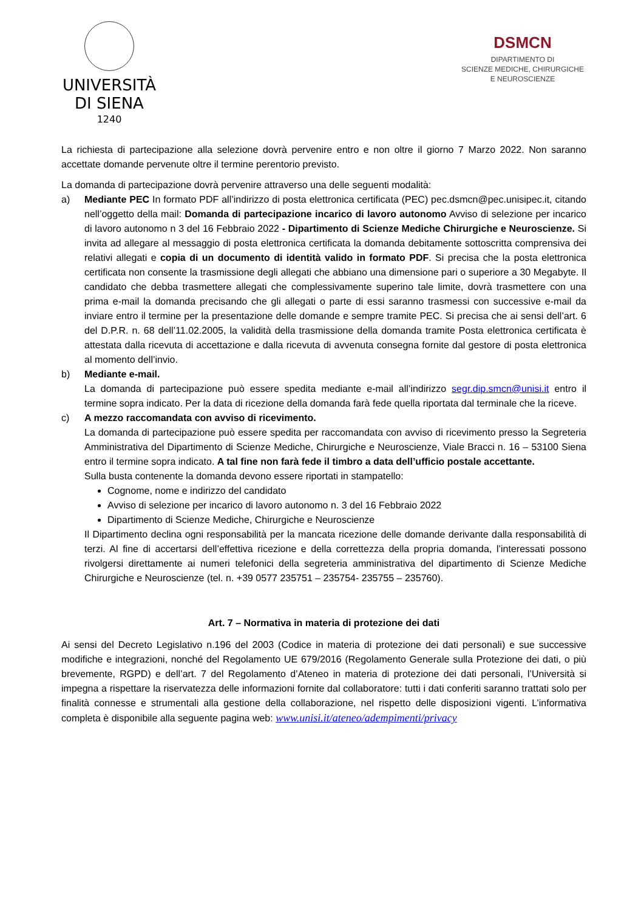UNIVERSITÀ
DI SIENA
1240
DSMCN
DIPARTIMENTO DI
SCIENZE MEDICHE, CHIRURGICHE
E NEUROSCIENZE
La richiesta di partecipazione alla selezione dovrà pervenire entro e non oltre il giorno 7 Marzo 2022. Non saranno accettate domande pervenute oltre il termine perentorio previsto.
La domanda di partecipazione dovrà pervenire attraverso una delle seguenti modalità:
a) Mediante PEC In formato PDF all’indirizzo di posta elettronica certificata (PEC) pec.dsmcn@pec.unisipec.it, citando nell’oggetto della mail: Domanda di partecipazione incarico di lavoro autonomo Avviso di selezione per incarico di lavoro autonomo n 3 del 16 Febbraio 2022 - Dipartimento di Scienze Mediche Chirurgiche e Neuroscienze. Si invita ad allegare al messaggio di posta elettronica certificata la domanda debitamente sottoscritta comprensiva dei relativi allegati e copia di un documento di identità valido in formato PDF. Si precisa che la posta elettronica certificata non consente la trasmissione degli allegati che abbiano una dimensione pari o superiore a 30 Megabyte. Il candidato che debba trasmettere allegati che complessivamente superino tale limite, dovrà trasmettere con una prima e-mail la domanda precisando che gli allegati o parte di essi saranno trasmessi con successive e-mail da inviare entro il termine per la presentazione delle domande e sempre tramite PEC. Si precisa che ai sensi dell’art. 6 del D.P.R. n. 68 dell’11.02.2005, la validità della trasmissione della domanda tramite Posta elettronica certificata è attestata dalla ricevuta di accettazione e dalla ricevuta di avvenuta consegna fornite dal gestore di posta elettronica al momento dell’invio.
b) Mediante e-mail.
La domanda di partecipazione può essere spedita mediante e-mail all’indirizzo segr.dip.smcn@unisi.it entro il termine sopra indicato. Per la data di ricezione della domanda farà fede quella riportata dal terminale che la riceve.
c) A mezzo raccomandata con avviso di ricevimento.
La domanda di partecipazione può essere spedita per raccomandata con avviso di ricevimento presso la Segreteria Amministrativa del Dipartimento di Scienze Mediche, Chirurgiche e Neuroscienze, Viale Bracci n. 16 – 53100 Siena entro il termine sopra indicato. A tal fine non farà fede il timbro a data dell’ufficio postale accettante.
Sulla busta contenente la domanda devono essere riportati in stampatello:
Cognome, nome e indirizzo del candidato
Avviso di selezione per incarico di lavoro autonomo n. 3 del 16 Febbraio 2022
Dipartimento di Scienze Mediche, Chirurgiche e Neuroscienze
Il Dipartimento declina ogni responsabilità per la mancata ricezione delle domande derivante dalla responsabilità di terzi. Al fine di accertarsi dell’effettiva ricezione e della correttezza della propria domanda, l’interessati possono rivolgersi direttamente ai numeri telefonici della segreteria amministrativa del dipartimento di Scienze Mediche Chirurgiche e Neuroscienze (tel. n. +39 0577 235751 – 235754- 235755 – 235760).
Art. 7 – Normativa in materia di protezione dei dati
Ai sensi del Decreto Legislativo n.196 del 2003 (Codice in materia di protezione dei dati personali) e sue successive modifiche e integrazioni, nonché del Regolamento UE 679/2016 (Regolamento Generale sulla Protezione dei dati, o più brevemente, RGPD) e dell’art. 7 del Regolamento d’Ateneo in materia di protezione dei dati personali, l’Università si impegna a rispettare la riservatezza delle informazioni fornite dal collaboratore: tutti i dati conferiti saranno trattati solo per finalità connesse e strumentali alla gestione della collaborazione, nel rispetto delle disposizioni vigenti. L’informativa completa è disponibile alla seguente pagina web: www.unisi.it/ateneo/adempimenti/privacy